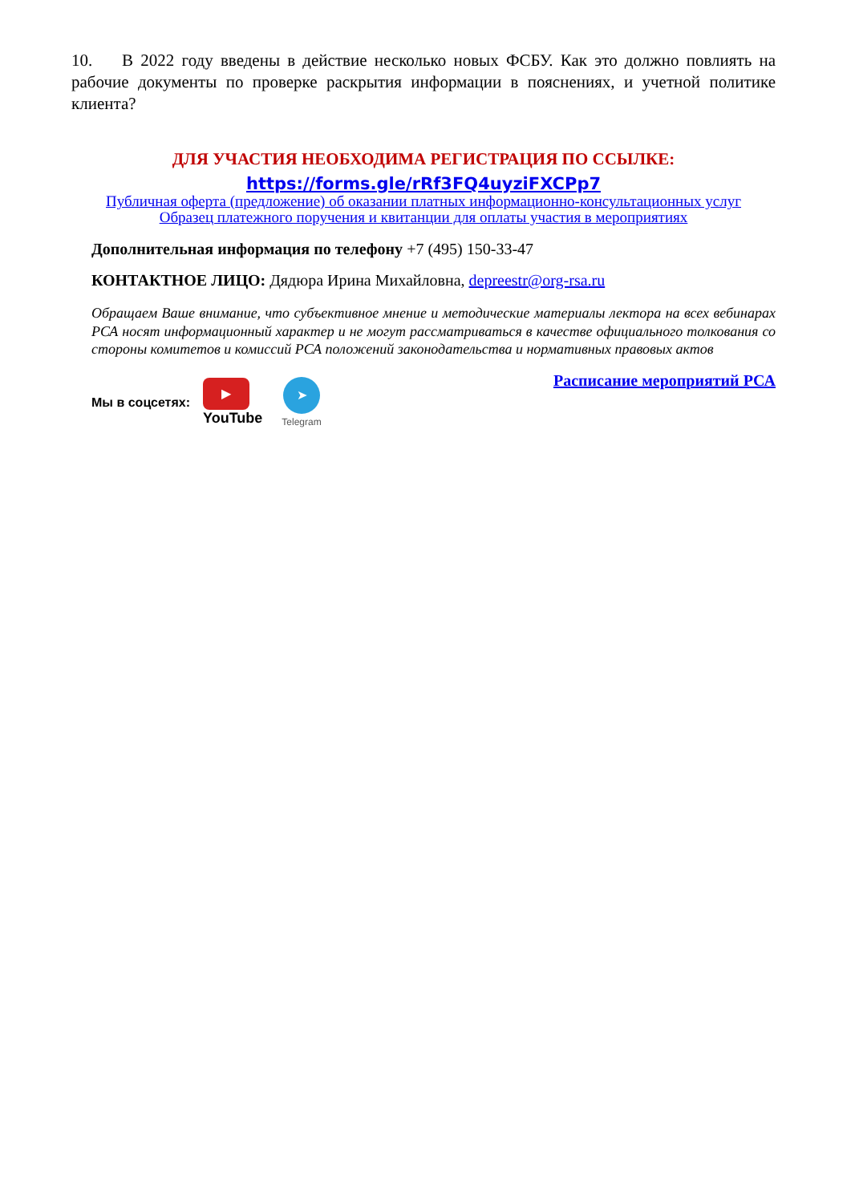10. В 2022 году введены в действие несколько новых ФСБУ. Как это должно повлиять на рабочие документы по проверке раскрытия информации в пояснениях, и учетной политике клиента?
ДЛЯ УЧАСТИЯ НЕОБХОДИМА РЕГИСТРАЦИЯ ПО ССЫЛКЕ:
https://forms.gle/rRf3FQ4uyziFXCPp7
Публичная оферта (предложение) об оказании платных информационно-консультационных услуг
Образец платежного поручения и квитанции для оплаты участия в мероприятиях
Дополнительная информация по телефону +7 (495) 150-33-47
КОНТАКТНОЕ ЛИЦО: Дядюра Ирина Михайловна, depreestr@org-rsa.ru
Обращаем Ваше внимание, что субъективное мнение и методические материалы лектора на всех вебинарах РСА носят информационный характер и не могут рассматриваться в качестве официального толкования со стороны комитетов и комиссий РСА положений законодательства и нормативных правовых актов
Расписание мероприятий РСА
Мы в соцсетях: ▶
YouTube ➤
Telegram